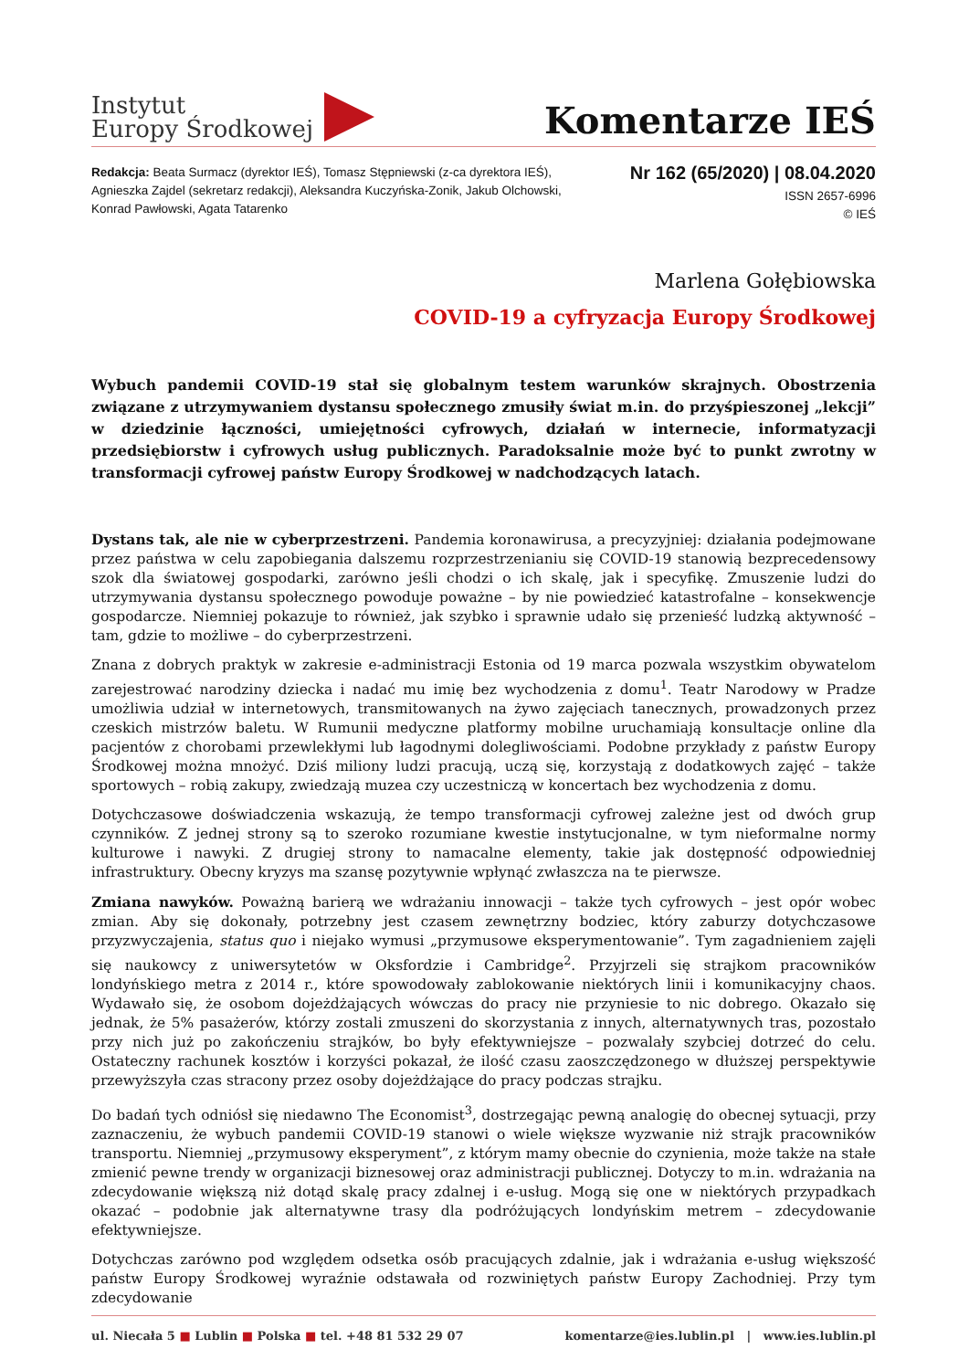Instytut
Europy Środkowej
Komentarze IEŚ
Redakcja: Beata Surmacz (dyrektor IEŚ), Tomasz Stępniewski (z-ca dyrektora IEŚ),
Agnieszka Zajdel (sekretarz redakcji), Aleksandra Kuczyńska-Zonik, Jakub Olchowski,
Konrad Pawłowski, Agata Tatarenko
Nr 162 (65/2020) | 08.04.2020
ISSN 2657-6996
© IEŚ
Marlena Gołębiowska
COVID-19 a cyfryzacja Europy Środkowej
Wybuch pandemii COVID-19 stał się globalnym testem warunków skrajnych. Obostrzenia związane z utrzymywaniem dystansu społecznego zmusiły świat m.in. do przyśpieszonej „lekcji” w dziedzinie łączności, umiejętności cyfrowych, działań w internecie, informatyzacji przedsiębiorstw i cyfrowych usług publicznych. Paradoksalnie może być to punkt zwrotny w transformacji cyfrowej państw Europy Środkowej w nadchodzących latach.
Dystans tak, ale nie w cyberprzestrzeni. Pandemia koronawirusa, a precyzyjniej: działania podejmowane przez państwa w celu zapobiegania dalszemu rozprzestrzenianiu się COVID-19 stanowią bezprecedensowy szok dla światowej gospodarki, zarówno jeśli chodzi o ich skalę, jak i specyfikę. Zmuszenie ludzi do utrzymywania dystansu społecznego powoduje poważne – by nie powiedzieć katastrofalne – konsekwencje gospodarcze. Niemniej pokazuje to również, jak szybko i sprawnie udało się przenieść ludzką aktywność – tam, gdzie to możliwe – do cyberprzestrzeni.
Znana z dobrych praktyk w zakresie e-administracji Estonia od 19 marca pozwala wszystkim obywatelom zarejestrować narodziny dziecka i nadać mu imię bez wychodzenia z domu<sup>1</sup>. Teatr Narodowy w Pradze umożliwia udział w internetowych, transmitowanych na żywo zajęciach tanecznych, prowadzonych przez czeskich mistrzów baletu. W Rumunii medyczne platformy mobilne uruchamiają konsultacje online dla pacjentów z chorobami przewlekłymi lub łagodnymi dolegliwościami. Podobne przykłady z państw Europy Środkowej można mnożyć. Dziś miliony ludzi pracują, uczą się, korzystają z dodatkowych zajęć – także sportowych – robią zakupy, zwiedzają muzea czy uczestniczą w koncertach bez wychodzenia z domu.
Dotychczasowe doświadczenia wskazują, że tempo transformacji cyfrowej zależne jest od dwóch grup czynników. Z jednej strony są to szeroko rozumiane kwestie instytucjonalne, w tym nieformalne normy kulturowe i nawyki. Z drugiej strony to namacalne elementy, takie jak dostępność odpowiedniej infrastruktury. Obecny kryzys ma szansę pozytywnie wpłynąć zwłaszcza na te pierwsze.
Zmiana nawyków. Poważną barierą we wdrażaniu innowacji – także tych cyfrowych – jest opór wobec zmian. Aby się dokonały, potrzebny jest czasem zewnętrzny bodziec, który zaburzy dotychczasowe przyzwyczajenia, status quo i niejako wymusi „przymusowe eksperymentowanie”. Tym zagadnieniem zajęli się naukowcy z uniwersytetów w Oksfordzie i Cambridge<sup>2</sup>. Przyjrzeli się strajkom pracowników londyńskiego metra z 2014 r., które spowodowały zablokowanie niektórych linii i komunikacyjny chaos. Wydawało się, że osobom dojeżdżających wówczas do pracy nie przyniesie to nic dobrego. Okazało się jednak, że 5% pasażerów, którzy zostali zmuszeni do skorzystania z innych, alternatywnych tras, pozostało przy nich już po zakończeniu strajków, bo były efektywniejsze – pozwalały szybciej dotrzeć do celu. Ostateczny rachunek kosztów i korzyści pokazał, że ilość czasu zaoszczędzonego w dłuższej perspektywie przewyższyła czas stracony przez osoby dojeżdżające do pracy podczas strajku.
Do badań tych odniósł się niedawno The Economist<sup>3</sup>, dostrzegając pewną analogię do obecnej sytuacji, przy zaznaczeniu, że wybuch pandemii COVID-19 stanowi o wiele większe wyzwanie niż strajk pracowników transportu. Niemniej „przymusowy eksperyment”, z którym mamy obecnie do czynienia, może także na stałe zmienić pewne trendy w organizacji biznesowej oraz administracji publicznej. Dotyczy to m.in. wdrażania na zdecydowanie większą niż dotąd skalę pracy zdalnej i e-usług. Mogą się one w niektórych przypadkach okazać – podobnie jak alternatywne trasy dla podróżujących londyńskim metrem – zdecydowanie efektywniejsze.
Dotychczas zarówno pod względem odsetka osób pracujących zdalnie, jak i wdrażania e-usług większość państw Europy Środkowej wyraźnie odstawała od rozwiniętych państw Europy Zachodniej. Przy tym zdecydowanie
ul. Niecała 5 ■ Lublin ■ Polska ■ tel. +48 81 532 29 07
komentarze@ies.lublin.pl | www.ies.lublin.pl